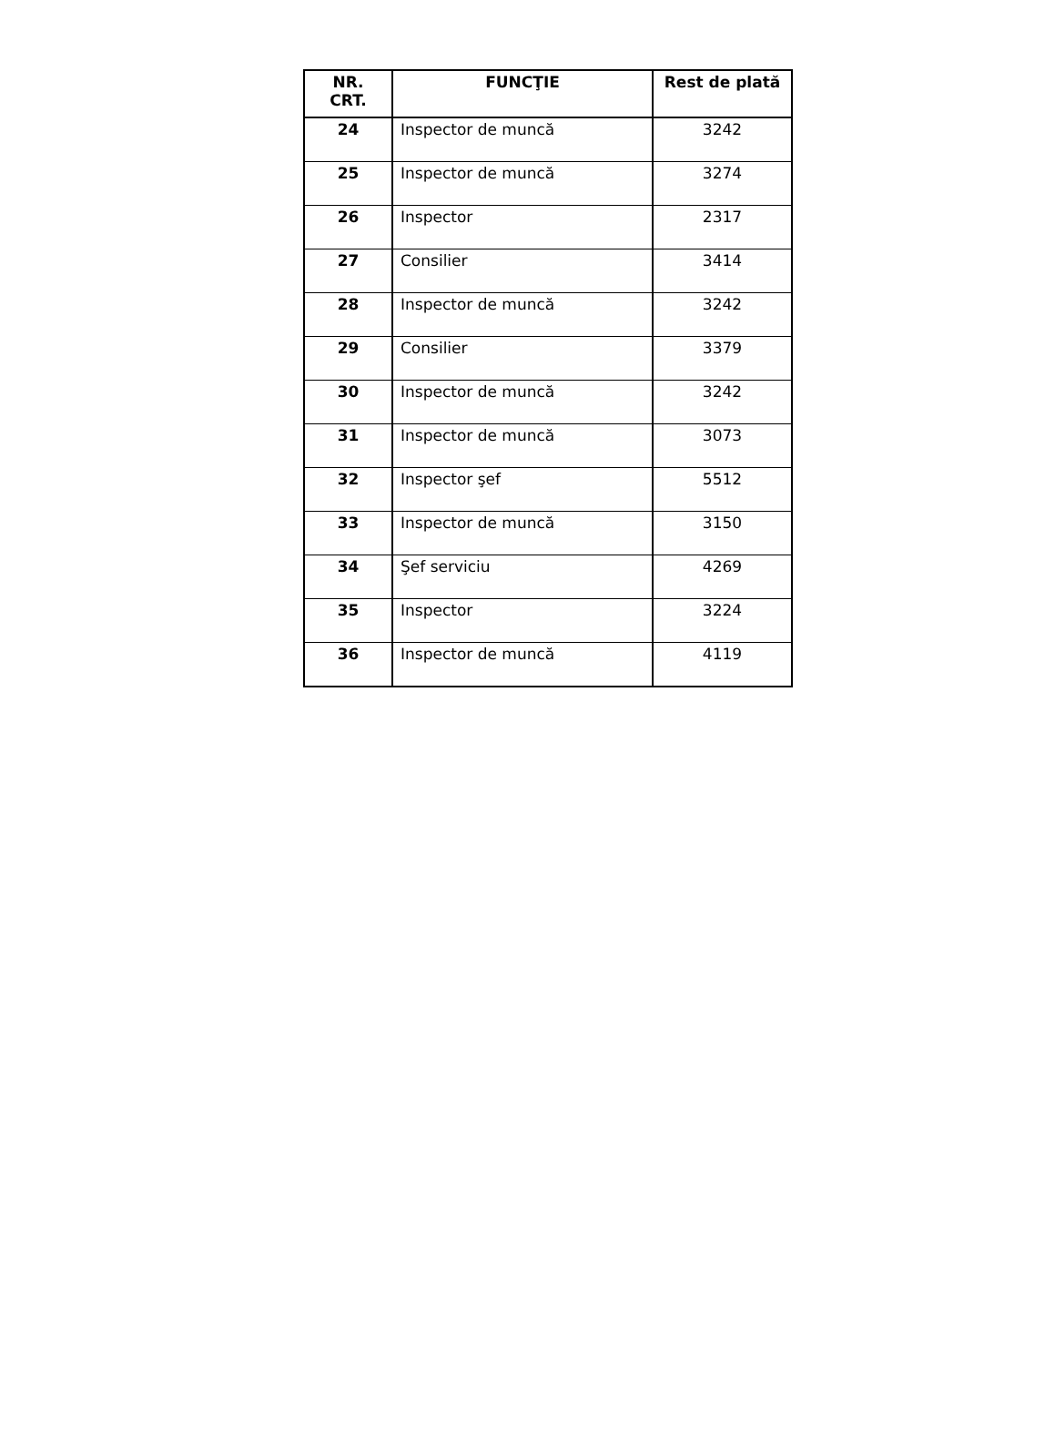| NR. CRT. | FUNCŢIE | Rest de plată |
| --- | --- | --- |
| 24 | Inspector de muncă | 3242 |
| 25 | Inspector de muncă | 3274 |
| 26 | Inspector | 2317 |
| 27 | Consilier | 3414 |
| 28 | Inspector de muncă | 3242 |
| 29 | Consilier | 3379 |
| 30 | Inspector de muncă | 3242 |
| 31 | Inspector de muncă | 3073 |
| 32 | Inspector şef | 5512 |
| 33 | Inspector de muncă | 3150 |
| 34 | Şef serviciu | 4269 |
| 35 | Inspector | 3224 |
| 36 | Inspector de muncă | 4119 |